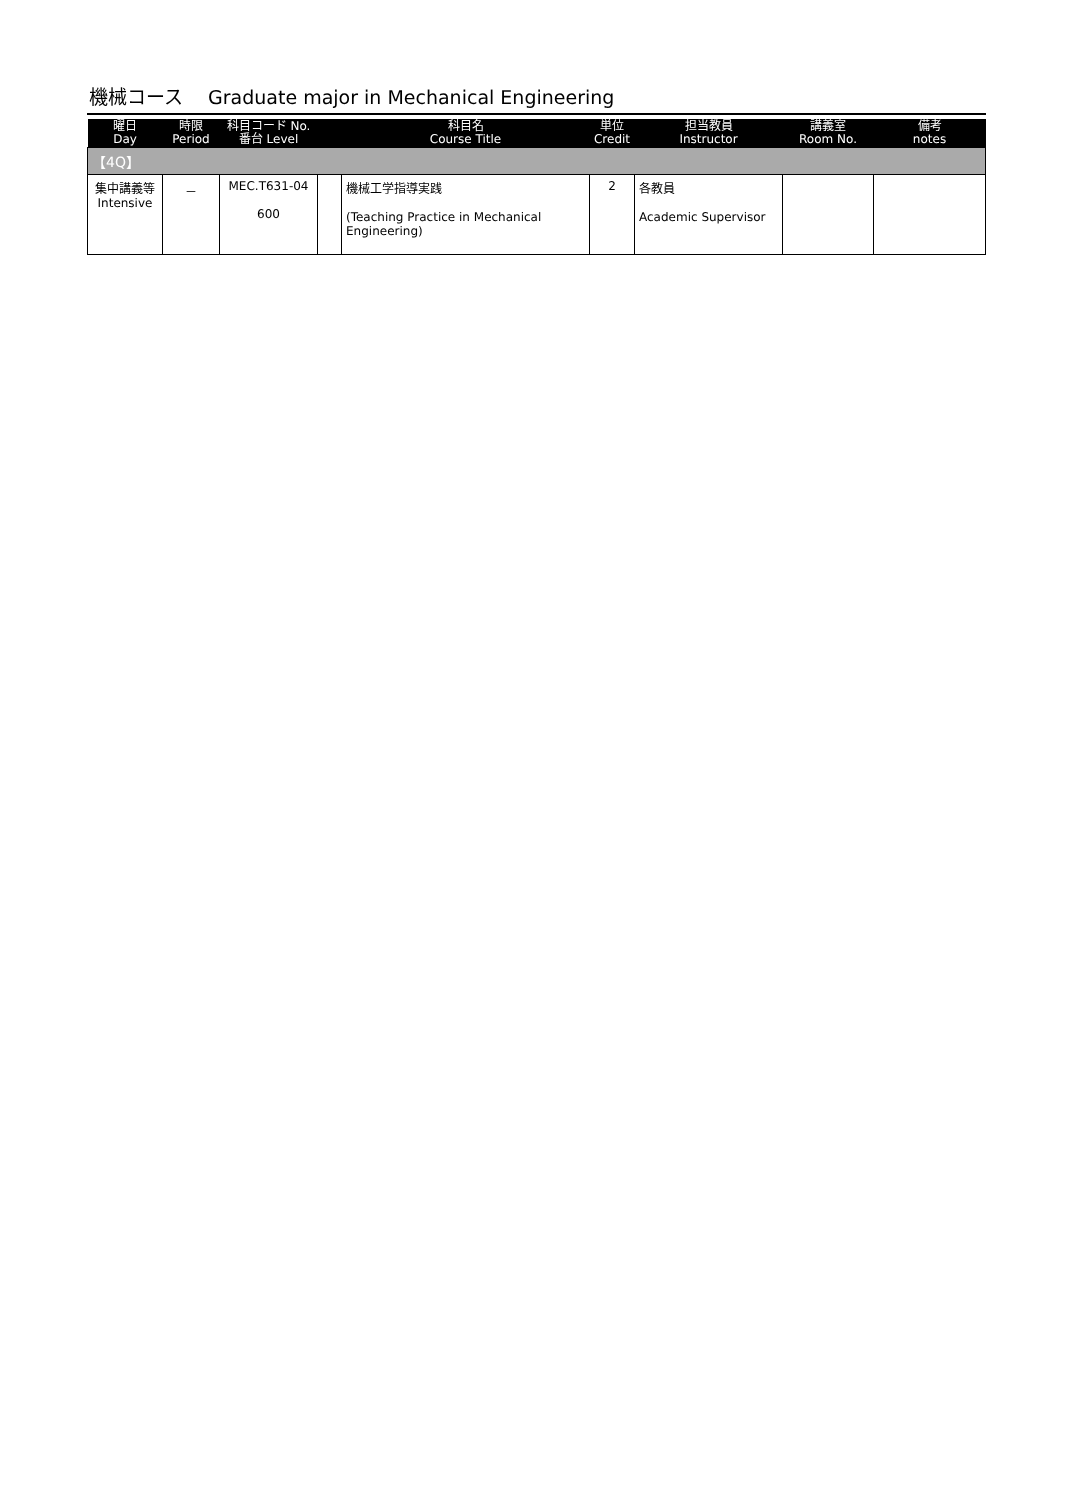機械コース　 Graduate major in Mechanical Engineering
| 曜日 Day | 時限 Period | 科目コード No. 番台 Level | | 科目名 Course Title | 単位 Credit | 担当教員 Instructor | 講義室 Room No. | 備考 notes |
| --- | --- | --- | --- | --- | --- | --- | --- | --- |
| 【4Q】 | | | | | | | | |
| 集中講義等 Intensive | － | MEC.T631-04 600 | | 機械工学指導実践 (Teaching Practice in Mechanical Engineering) | 2 | 各教員 Academic Supervisor | | |